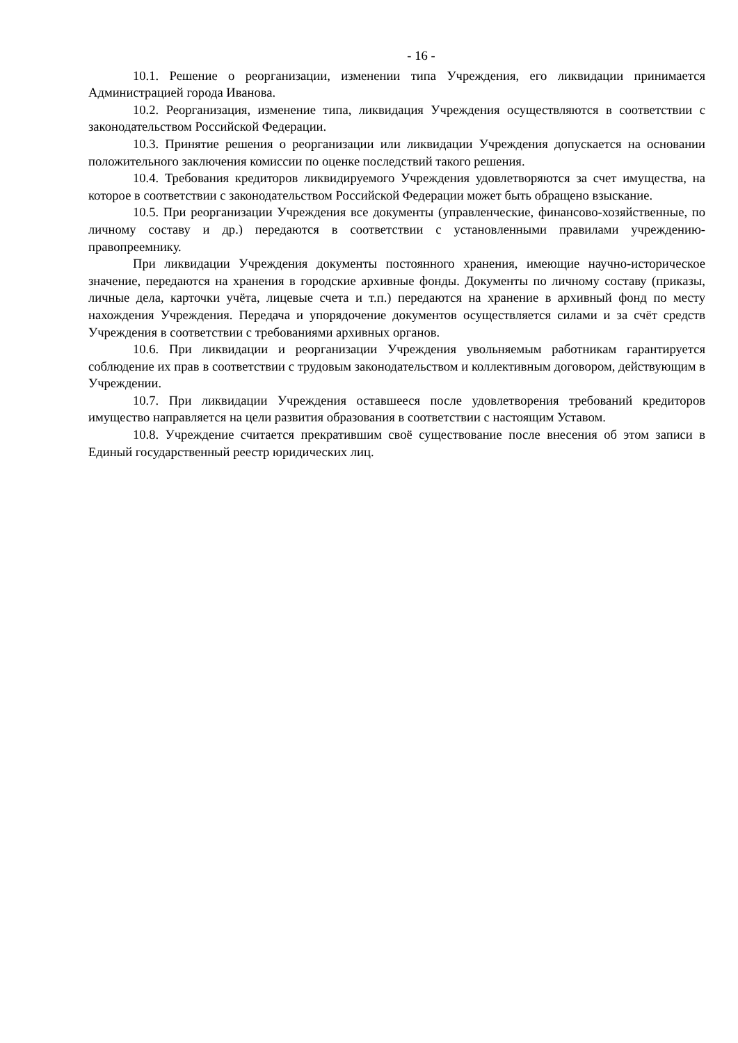- 16 -
10.1. Решение о реорганизации, изменении типа Учреждения, его ликвидации принимается Администрацией города Иванова.
10.2. Реорганизация, изменение типа, ликвидация Учреждения осуществляются в соответствии с законодательством Российской Федерации.
10.3. Принятие решения о реорганизации или ликвидации Учреждения допускается на основании положительного заключения комиссии по оценке последствий такого решения.
10.4. Требования кредиторов ликвидируемого Учреждения удовлетворяются за счет имущества, на которое в соответствии с законодательством Российской Федерации может быть обращено взыскание.
10.5. При реорганизации Учреждения все документы (управленческие, финансово-хозяйственные, по личному составу и др.) передаются в соответствии с установленными правилами учреждению-правопреемнику.
При ликвидации Учреждения документы постоянного хранения, имеющие научно-историческое значение, передаются на хранения в городские архивные фонды. Документы по личному составу (приказы, личные дела, карточки учёта, лицевые счета и т.п.) передаются на хранение в архивный фонд по месту нахождения Учреждения. Передача и упорядочение документов осуществляется силами и за счёт средств Учреждения в соответствии с требованиями архивных органов.
10.6. При ликвидации и реорганизации Учреждения увольняемым работникам гарантируется соблюдение их прав в соответствии с трудовым законодательством и коллективным договором, действующим в Учреждении.
10.7. При ликвидации Учреждения оставшееся после удовлетворения требований кредиторов имущество направляется на цели развития образования в соответствии с настоящим Уставом.
10.8. Учреждение считается прекратившим своё существование после внесения об этом записи в Единый государственный реестр юридических лиц.